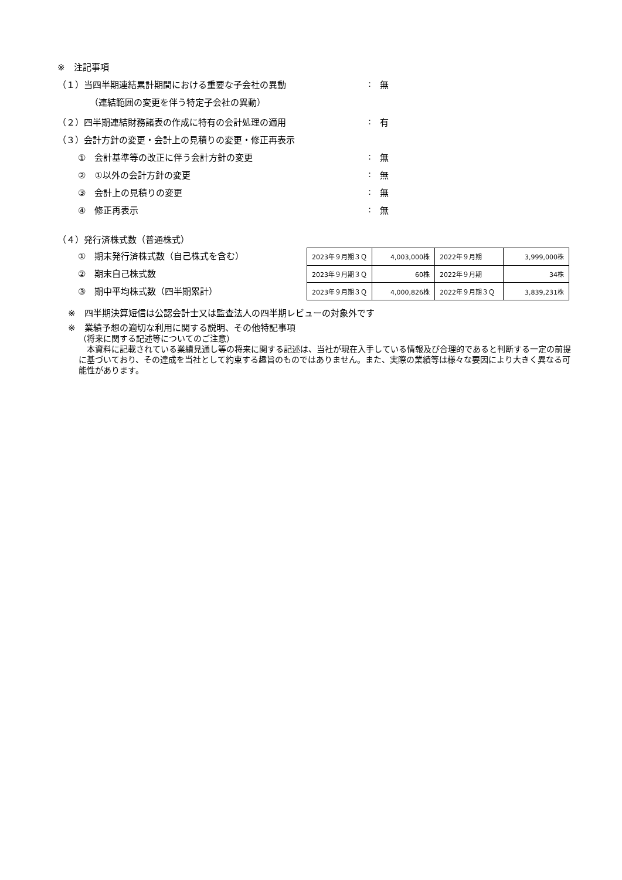※　注記事項
（１）当四半期連結累計期間における重要な子会社の異動 : 無
（連結範囲の変更を伴う特定子会社の異動）
（２）四半期連結財務諸表の作成に特有の会計処理の適用 : 有
（３）会計方針の変更・会計上の見積りの変更・修正再表示
①　会計基準等の改正に伴う会計方針の変更 : 無
②　①以外の会計方針の変更 : 無
③　会計上の見積りの変更 : 無
④　修正再表示 : 無
（４）発行済株式数（普通株式）
①　期末発行済株式数（自己株式を含む）
②　期末自己株式数
③　期中平均株式数（四半期累計）
| 2023年９月期３Ｑ | 4,003,000株 | 2022年９月期 | 3,999,000株 |
| 2023年９月期３Ｑ | 60株 | 2022年９月期 | 34株 |
| 2023年９月期３Ｑ | 4,000,826株 | 2022年９月期３Ｑ | 3,839,231株 |
※　四半期決算短信は公認会計士又は監査法人の四半期レビューの対象外です
※　業績予想の適切な利用に関する説明、その他特記事項
（将来に関する記述等についてのご注意）
　本資料に記載されている業績見通し等の将来に関する記述は、当社が現在入手している情報及び合理的であると判断する一定の前提に基づいており、その達成を当社として約束する趣旨のものではありません。また、実際の業績等は様々な要因により大きく異なる可能性があります。